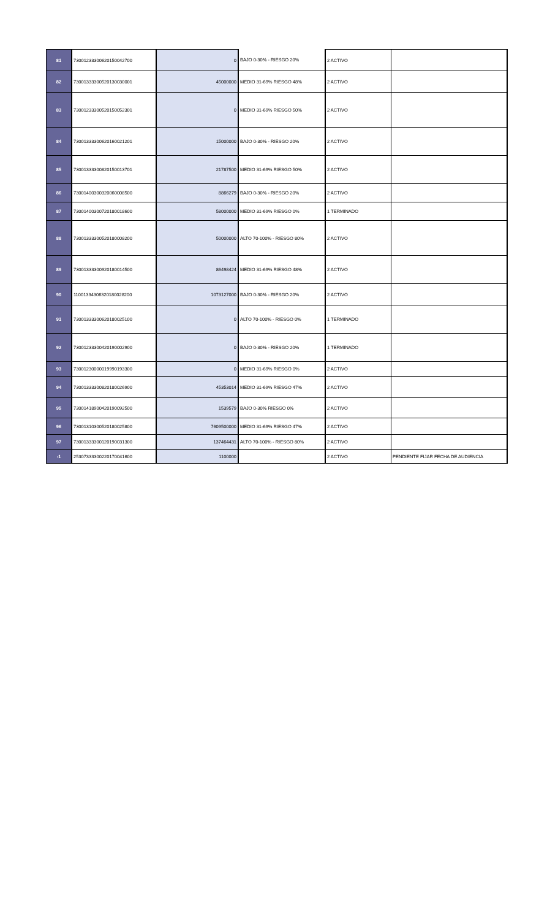| 81 | 73001233300620150042700 | 0 | BAJO 0-30% - RIESGO 20% | 2 ACTIVO | |
| 82 | 73001333300520130030001 | 45000000 | MEDIO 31-69% RIESGO 48% | 2 ACTIVO | |
| 83 | 73001233300520150052301 | 0 | MEDIO 31-69% RIESGO 50% | 2 ACTIVO | |
| 84 | 73001333300620160021201 | 15000000 | BAJO 0-30% - RIESGO 20% | 2 ACTIVO | |
| 85 | 73001333300820150013701 | 21787500 | MEDIO 31-69% RIESGO 50% | 2 ACTIVO | |
| 86 | 73001400300320060008500 | 8866279 | BAJO 0-30% - RIESGO 20% | 2 ACTIVO | |
| 87 | 73001400300720180018600 | 58000000 | MEDIO 31-69% RIESGO 0% | 1 TERMINADO | |
| 88 | 73001333300520180008200 | 50000000 | ALTO 70-100% - RIESGO 80% | 2 ACTIVO | |
| 89 | 73001333300920180014500 | 86498424 | MEDIO 31-69% RIESGO 48% | 2 ACTIVO | |
| 90 | 11001334306320180028200 | 1073127000 | BAJO 0-30% - RIESGO 20% | 2 ACTIVO | |
| 91 | 73001333300620180025100 | 0 | ALTO 70-100% - RIESGO 0% | 1 TERMINADO | |
| 92 | 73001233300420190002900 | 0 | BAJO 0-30% - RIESGO 20% | 1 TERMINADO | |
| 93 | 73001230000019990193300 | 0 | MEDIO 31-69% RIESGO 0% | 2 ACTIVO | |
| 94 | 73001333300820180026900 | 45353014 | MEDIO 31-69% RIESGO 47% | 2 ACTIVO | |
| 95 | 73001418900420190092500 | 1539579 | BAJO 0-30% RIESGO 0% | 2 ACTIVO | |
| 96 | 73001310300520180025800 | 7609500000 | MEDIO 31-69% RIESGO 47% | 2 ACTIVO | |
| 97 | 73001333300120190031300 | 137464431 | ALTO 70-100% - RIESGO 80% | 2 ACTIVO | |
| -1 | 25307333300220170041600 | 1100000 | | 2 ACTIVO | PENDIENTE FIJAR FECHA DE AUDIENCIA |